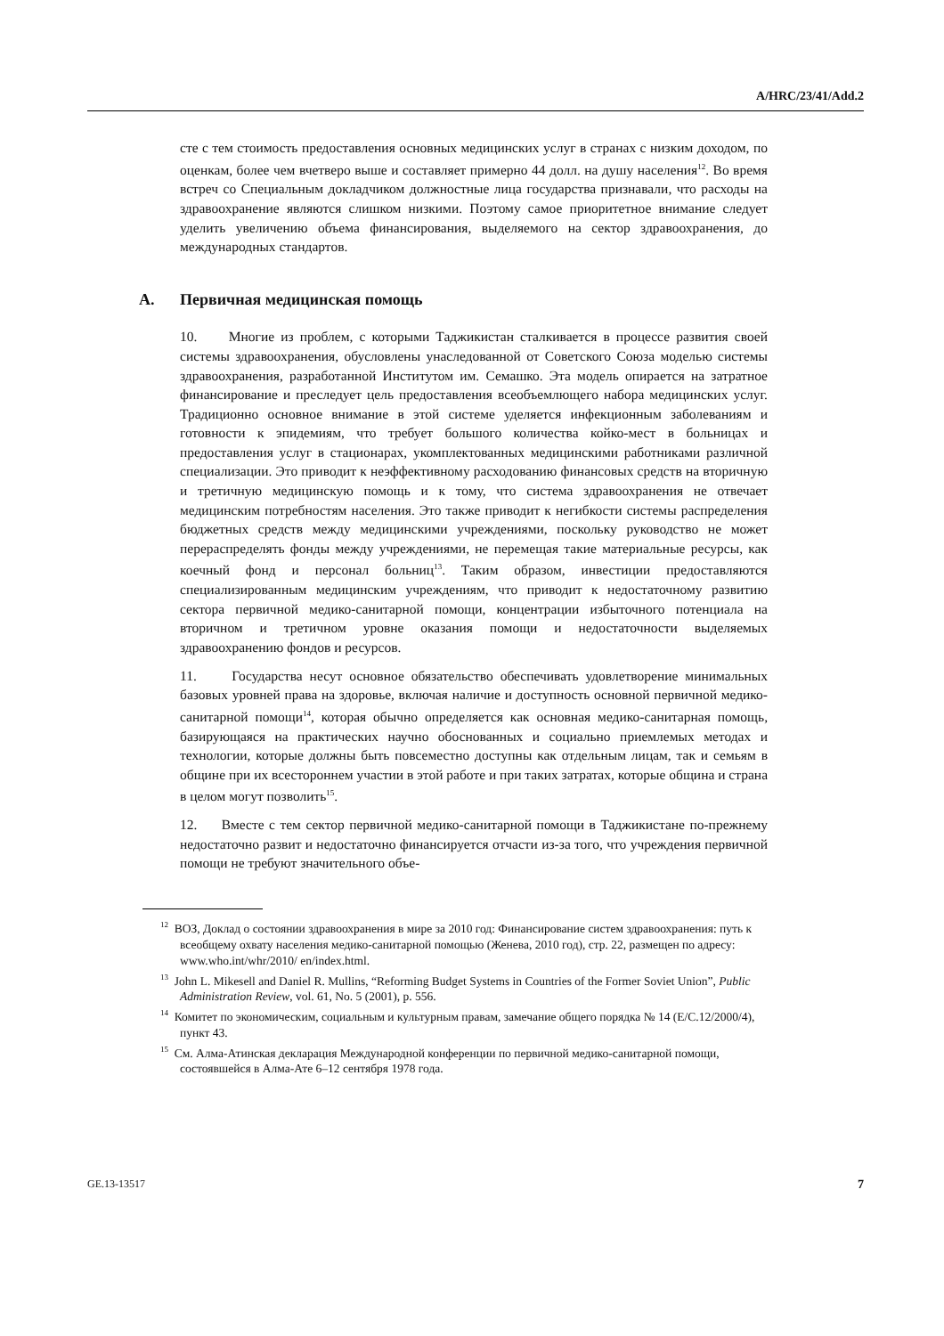A/HRC/23/41/Add.2
сте с тем стоимость предоставления основных медицинских услуг в странах с низким доходом, по оценкам, более чем вчетверо выше и составляет примерно 44 долл. на душу населения<sup>12</sup>. Во время встреч со Специальным докладчиком должностные лица государства признавали, что расходы на здравоохранение являются слишком низкими. Поэтому самое приоритетное внимание следует уделить увеличению объема финансирования, выделяемого на сектор здравоохранения, до международных стандартов.
A. Первичная медицинская помощь
10. Многие из проблем, с которыми Таджикистан сталкивается в процессе развития своей системы здравоохранения, обусловлены унаследованной от Советского Союза моделью системы здравоохранения, разработанной Институтом им. Семашко. Эта модель опирается на затратное финансирование и преследует цель предоставления всеобъемлющего набора медицинских услуг. Традиционно основное внимание в этой системе уделяется инфекционным заболеваниям и готовности к эпидемиям, что требует большого количества койко-мест в больницах и предоставления услуг в стационарах, укомплектованных медицинскими работниками различной специализации. Это приводит к неэффективному расходованию финансовых средств на вторичную и третичную медицинскую помощь и к тому, что система здравоохранения не отвечает медицинским потребностям населения. Это также приводит к негибкости системы распределения бюджетных средств между медицинскими учреждениями, поскольку руководство не может перераспределять фонды между учреждениями, не перемещая такие материальные ресурсы, как коечный фонд и персонал больниц<sup>13</sup>. Таким образом, инвестиции предоставляются специализированным медицинским учреждениям, что приводит к недостаточному развитию сектора первичной медико-санитарной помощи, концентрации избыточного потенциала на вторичном и третичном уровне оказания помощи и недостаточности выделяемых здравоохранению фондов и ресурсов.
11. Государства несут основное обязательство обеспечивать удовлетворение минимальных базовых уровней права на здоровье, включая наличие и доступность основной первичной медико-санитарной помощи<sup>14</sup>, которая обычно определяется как основная медико-санитарная помощь, базирующаяся на практических научно обоснованных и социально приемлемых методах и технологии, которые должны быть повсеместно доступны как отдельным лицам, так и семьям в общине при их всестороннем участии в этой работе и при таких затратах, которые община и страна в целом могут позволить<sup>15</sup>.
12. Вместе с тем сектор первичной медико-санитарной помощи в Таджикистане по-прежнему недостаточно развит и недостаточно финансируется отчасти из-за того, что учреждения первичной помощи не требуют значительного объе-
<sup>12</sup> ВОЗ, Доклад о состоянии здравоохранения в мире за 2010 год: Финансирование систем здравоохранения: путь к всеобщему охвату населения медико-санитарной помощью (Женева, 2010 год), стр. 22, размещен по адресу: www.who.int/whr/2010/ en/index.html.
<sup>13</sup> John L. Mikesell and Daniel R. Mullins, “Reforming Budget Systems in Countries of the Former Soviet Union”, Public Administration Review, vol. 61, No. 5 (2001), p. 556.
<sup>14</sup> Комитет по экономическим, социальным и культурным правам, замечание общего порядка № 14 (E/C.12/2000/4), пункт 43.
<sup>15</sup> См. Алма-Атинская декларация Международной конференции по первичной медико-санитарной помощи, состоявшейся в Алма-Ате 6–12 сентября 1978 года.
GE.13-13517 7